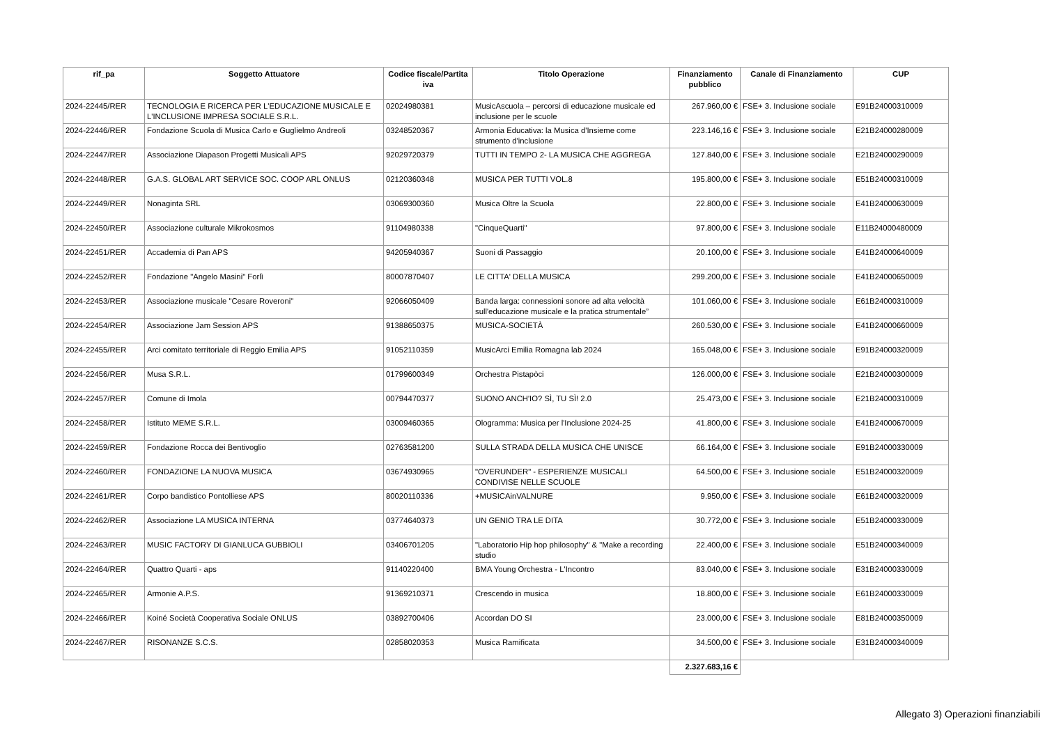| rif_pa | Soggetto Attuatore | Codice fiscale/Partita iva | Titolo Operazione | Finanziamento pubblico | Canale di Finanziamento | CUP |
| --- | --- | --- | --- | --- | --- | --- |
| 2024-22445/RER | TECNOLOGIA E RICERCA PER L'EDUCAZIONE MUSICALE E L'INCLUSIONE IMPRESA SOCIALE S.R.L. | 02024980381 | MusicAscuola – percorsi di educazione musicale ed inclusione per le scuole | 267.960,00 € | FSE+ 3. Inclusione sociale | E91B24000310009 |
| 2024-22446/RER | Fondazione Scuola di Musica Carlo e Guglielmo Andreoli | 03248520367 | Armonia Educativa: la Musica d'Insieme come strumento d'inclusione | 223.146,16 € | FSE+ 3. Inclusione sociale | E21B24000280009 |
| 2024-22447/RER | Associazione Diapason Progetti Musicali APS | 92029720379 | TUTTI IN TEMPO 2- LA MUSICA CHE AGGREGA | 127.840,00 € | FSE+ 3. Inclusione sociale | E21B24000290009 |
| 2024-22448/RER | G.A.S. GLOBAL ART SERVICE SOC. COOP ARL ONLUS | 02120360348 | MUSICA PER TUTTI VOL.8 | 195.800,00 € | FSE+ 3. Inclusione sociale | E51B24000310009 |
| 2024-22449/RER | Nonaginta SRL | 03069300360 | Musica Oltre la Scuola | 22.800,00 € | FSE+ 3. Inclusione sociale | E41B24000630009 |
| 2024-22450/RER | Associazione culturale Mikrokosmos | 91104980338 | "CinqueQuarti" | 97.800,00 € | FSE+ 3. Inclusione sociale | E11B24000480009 |
| 2024-22451/RER | Accademia di Pan APS | 94205940367 | Suoni di Passaggio | 20.100,00 € | FSE+ 3. Inclusione sociale | E41B24000640009 |
| 2024-22452/RER | Fondazione "Angelo Masini" Forlì | 80007870407 | LE CITTA' DELLA MUSICA | 299.200,00 € | FSE+ 3. Inclusione sociale | E41B24000650009 |
| 2024-22453/RER | Associazione musicale "Cesare Roveroni" | 92066050409 | Banda larga: connessioni sonore ad alta velocità sull'educazione musicale e la pratica strumentale” | 101.060,00 € | FSE+ 3. Inclusione sociale | E61B24000310009 |
| 2024-22454/RER | Associazione Jam Session APS | 91388650375 | MUSICA-SOCIETÀ | 260.530,00 € | FSE+ 3. Inclusione sociale | E41B24000660009 |
| 2024-22455/RER | Arci comitato territoriale di Reggio Emilia APS | 91052110359 | MusicArci Emilia Romagna lab 2024 | 165.048,00 € | FSE+ 3. Inclusione sociale | E91B24000320009 |
| 2024-22456/RER | Musa S.R.L. | 01799600349 | Orchestra Pistapòci | 126.000,00 € | FSE+ 3. Inclusione sociale | E21B24000300009 |
| 2024-22457/RER | Comune di Imola | 00794470377 | SUONO ANCH'IO? SÌ, TU SÌ! 2.0 | 25.473,00 € | FSE+ 3. Inclusione sociale | E21B24000310009 |
| 2024-22458/RER | Istituto MEME S.R.L. | 03009460365 | Ologramma: Musica per l'Inclusione 2024-25 | 41.800,00 € | FSE+ 3. Inclusione sociale | E41B24000670009 |
| 2024-22459/RER | Fondazione Rocca dei Bentivoglio | 02763581200 | SULLA STRADA DELLA MUSICA CHE UNISCE | 66.164,00 € | FSE+ 3. Inclusione sociale | E91B24000330009 |
| 2024-22460/RER | FONDAZIONE LA NUOVA MUSICA | 03674930965 | "OVERUNDER" - ESPERIENZE MUSICALI CONDIVISE NELLE SCUOLE | 64.500,00 € | FSE+ 3. Inclusione sociale | E51B24000320009 |
| 2024-22461/RER | Corpo bandistico Pontolliese APS | 80020110336 | +MUSICAinVALNURE | 9.950,00 € | FSE+ 3. Inclusione sociale | E61B24000320009 |
| 2024-22462/RER | Associazione LA MUSICA INTERNA | 03774640373 | UN GENIO TRA LE DITA | 30.772,00 € | FSE+ 3. Inclusione sociale | E51B24000330009 |
| 2024-22463/RER | MUSIC FACTORY DI GIANLUCA GUBBIOLI | 03406701205 | "Laboratorio Hip hop philosophy" & "Make a recording studio | 22.400,00 € | FSE+ 3. Inclusione sociale | E51B24000340009 |
| 2024-22464/RER | Quattro Quarti - aps | 91140220400 | BMA Young Orchestra - L'Incontro | 83.040,00 € | FSE+ 3. Inclusione sociale | E31B24000330009 |
| 2024-22465/RER | Armonie A.P.S. | 91369210371 | Crescendo in musica | 18.800,00 € | FSE+ 3. Inclusione sociale | E61B24000330009 |
| 2024-22466/RER | Koiné Società Cooperativa Sociale ONLUS | 03892700406 | Accordan DO SI | 23.000,00 € | FSE+ 3. Inclusione sociale | E81B24000350009 |
| 2024-22467/RER | RISONANZE S.C.S. | 02858020353 | Musica Ramificata | 34.500,00 € | FSE+ 3. Inclusione sociale | E31B24000340009 |
| | | | | 2.327.683,16 € | | |
Allegato 3) Operazioni finanziabili